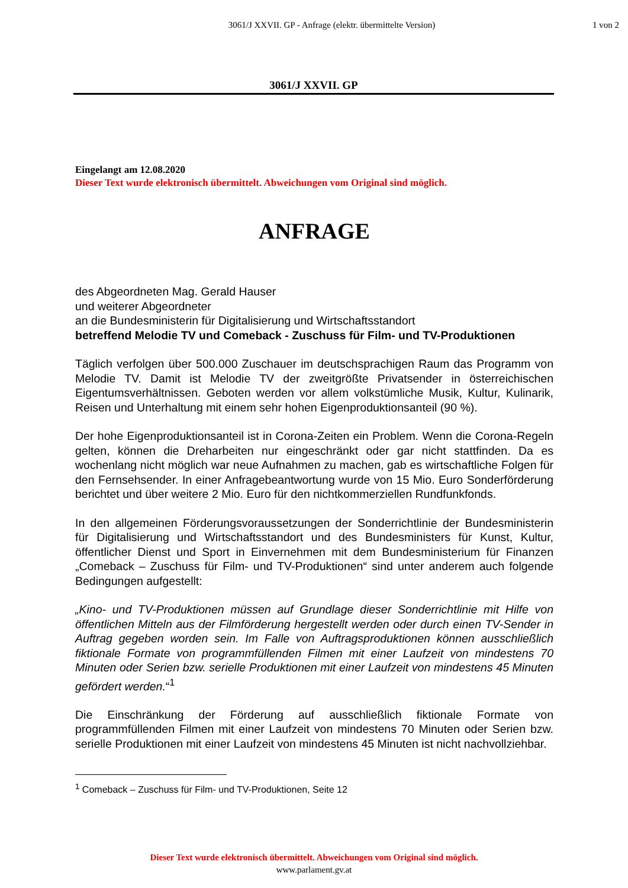3061/J XXVII. GP - Anfrage (elektr. übermittelte Version)
1 von 2
3061/J XXVII. GP
Eingelangt am 12.08.2020
Dieser Text wurde elektronisch übermittelt. Abweichungen vom Original sind möglich.
ANFRAGE
des Abgeordneten Mag. Gerald Hauser
und weiterer Abgeordneter
an die Bundesministerin für Digitalisierung und Wirtschaftsstandort
betreffend Melodie TV und Comeback - Zuschuss für Film- und TV-Produktionen
Täglich verfolgen über 500.000 Zuschauer im deutschsprachigen Raum das Programm von Melodie TV. Damit ist Melodie TV der zweitgrößte Privatsender in österreichischen Eigentumsverhältnissen. Geboten werden vor allem volkstümliche Musik, Kultur, Kulinarik, Reisen und Unterhaltung mit einem sehr hohen Eigenproduktionsanteil (90 %).
Der hohe Eigenproduktionsanteil ist in Corona-Zeiten ein Problem. Wenn die Corona-Regeln gelten, können die Dreharbeiten nur eingeschränkt oder gar nicht stattfinden. Da es wochenlang nicht möglich war neue Aufnahmen zu machen, gab es wirtschaftliche Folgen für den Fernsehsender. In einer Anfragebeantwortung wurde von 15 Mio. Euro Sonderförderung berichtet und über weitere 2 Mio. Euro für den nichtkommerziellen Rundfunkfonds.
In den allgemeinen Förderungsvoraussetzungen der Sonderrichtlinie der Bundesministerin für Digitalisierung und Wirtschaftsstandort und des Bundesministers für Kunst, Kultur, öffentlicher Dienst und Sport in Einvernehmen mit dem Bundesministerium für Finanzen „Comeback – Zuschuss für Film- und TV-Produktionen“ sind unter anderem auch folgende Bedingungen aufgestellt:
„Kino- und TV-Produktionen müssen auf Grundlage dieser Sonderrichtlinie mit Hilfe von öffentlichen Mitteln aus der Filmförderung hergestellt werden oder durch einen TV-Sender in Auftrag gegeben worden sein. Im Falle von Auftragsproduktionen können ausschließlich fiktionale Formate von programmfüllenden Filmen mit einer Laufzeit von mindestens 70 Minuten oder Serien bzw. serielle Produktionen mit einer Laufzeit von mindestens 45 Minuten gefördert werden.“<sup>1</sup>
Die Einschränkung der Förderung auf ausschließlich fiktionale Formate von programmfüllenden Filmen mit einer Laufzeit von mindestens 70 Minuten oder Serien bzw. serielle Produktionen mit einer Laufzeit von mindestens 45 Minuten ist nicht nachvollziehbar.
<sup>1</sup> Comeback – Zuschuss für Film- und TV-Produktionen, Seite 12
Dieser Text wurde elektronisch übermittelt. Abweichungen vom Original sind möglich.
www.parlament.gv.at